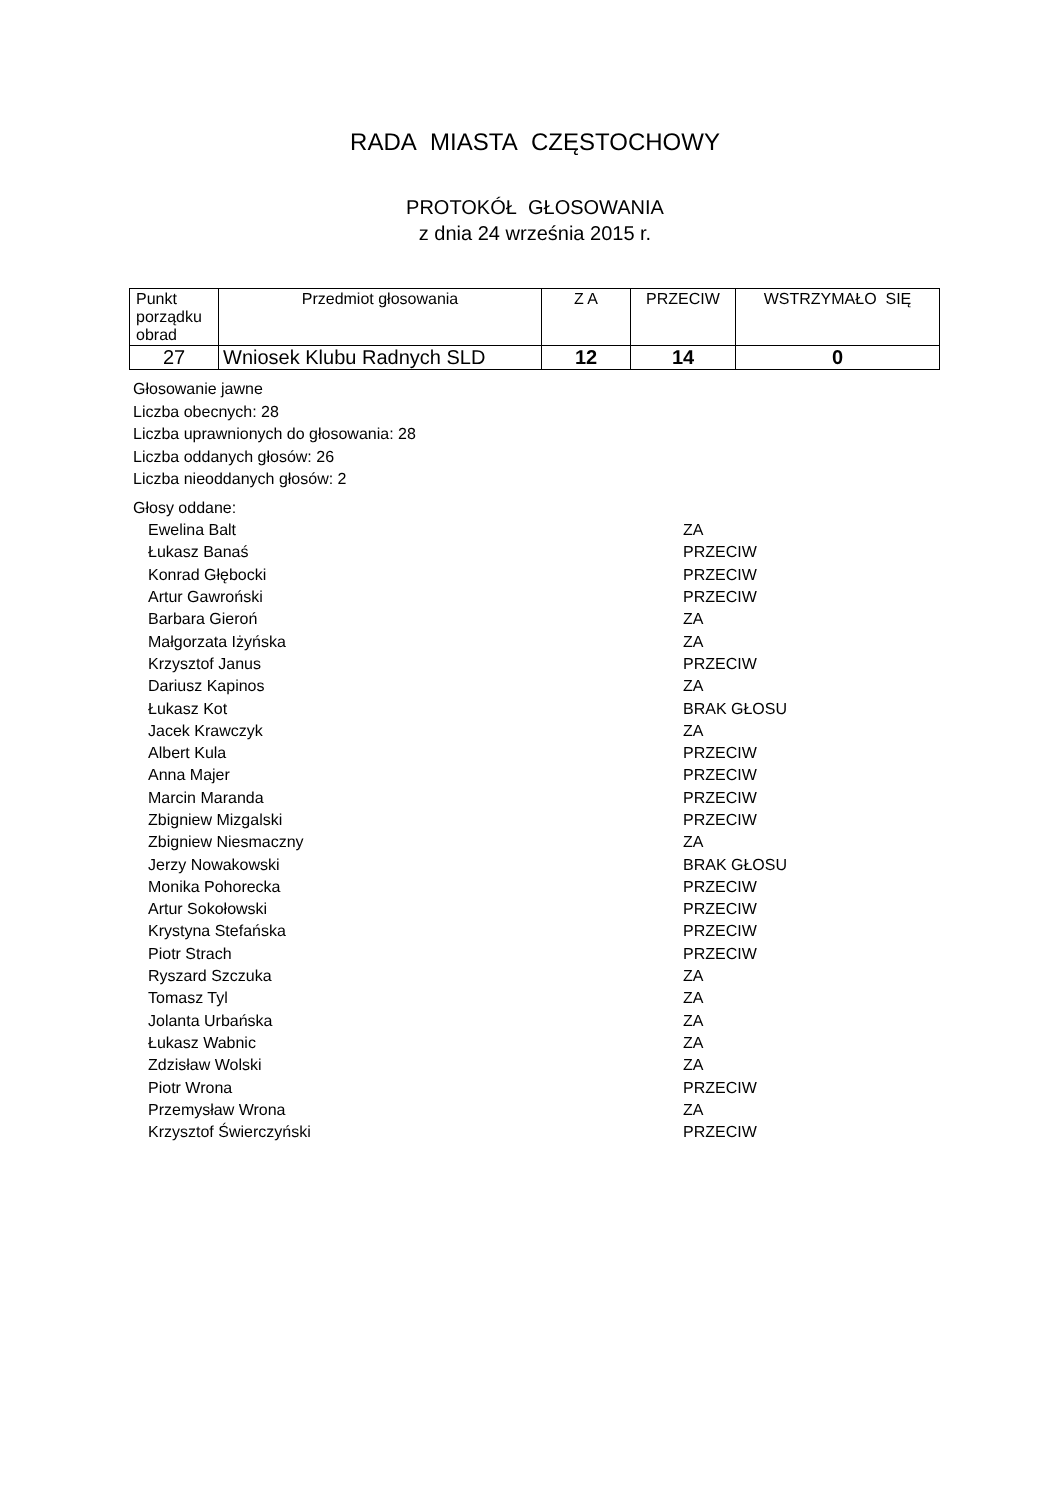RADA MIASTA CZĘSTOCHOWY
PROTOKÓŁ GŁOSOWANIA
z dnia 24 września 2015 r.
| Punkt porządku obrad | Przedmiot głosowania | Z A | PRZECIW | WSTRZYMAŁO SIĘ |
| --- | --- | --- | --- | --- |
| 27 | Wniosek Klubu Radnych SLD | 12 | 14 | 0 |
Głosowanie jawne
Liczba obecnych: 28
Liczba uprawnionych do głosowania: 28
Liczba oddanych głosów: 26
Liczba nieoddanych głosów: 2
Głosy oddane:
| Ewelina Balt | ZA |
| Łukasz Banaś | PRZECIW |
| Konrad Głębocki | PRZECIW |
| Artur Gawroński | PRZECIW |
| Barbara Gieroń | ZA |
| Małgorzata Iżyńska | ZA |
| Krzysztof Janus | PRZECIW |
| Dariusz Kapinos | ZA |
| Łukasz Kot | BRAK GŁOSU |
| Jacek Krawczyk | ZA |
| Albert Kula | PRZECIW |
| Anna Majer | PRZECIW |
| Marcin Maranda | PRZECIW |
| Zbigniew Mizgalski | PRZECIW |
| Zbigniew Niesmaczny | ZA |
| Jerzy Nowakowski | BRAK GŁOSU |
| Monika Pohorecka | PRZECIW |
| Artur Sokołowski | PRZECIW |
| Krystyna Stefańska | PRZECIW |
| Piotr Strach | PRZECIW |
| Ryszard Szczuka | ZA |
| Tomasz Tyl | ZA |
| Jolanta Urbańska | ZA |
| Łukasz Wabnic | ZA |
| Zdzisław Wolski | ZA |
| Piotr Wrona | PRZECIW |
| Przemysław Wrona | ZA |
| Krzysztof Świerczyński | PRZECIW |